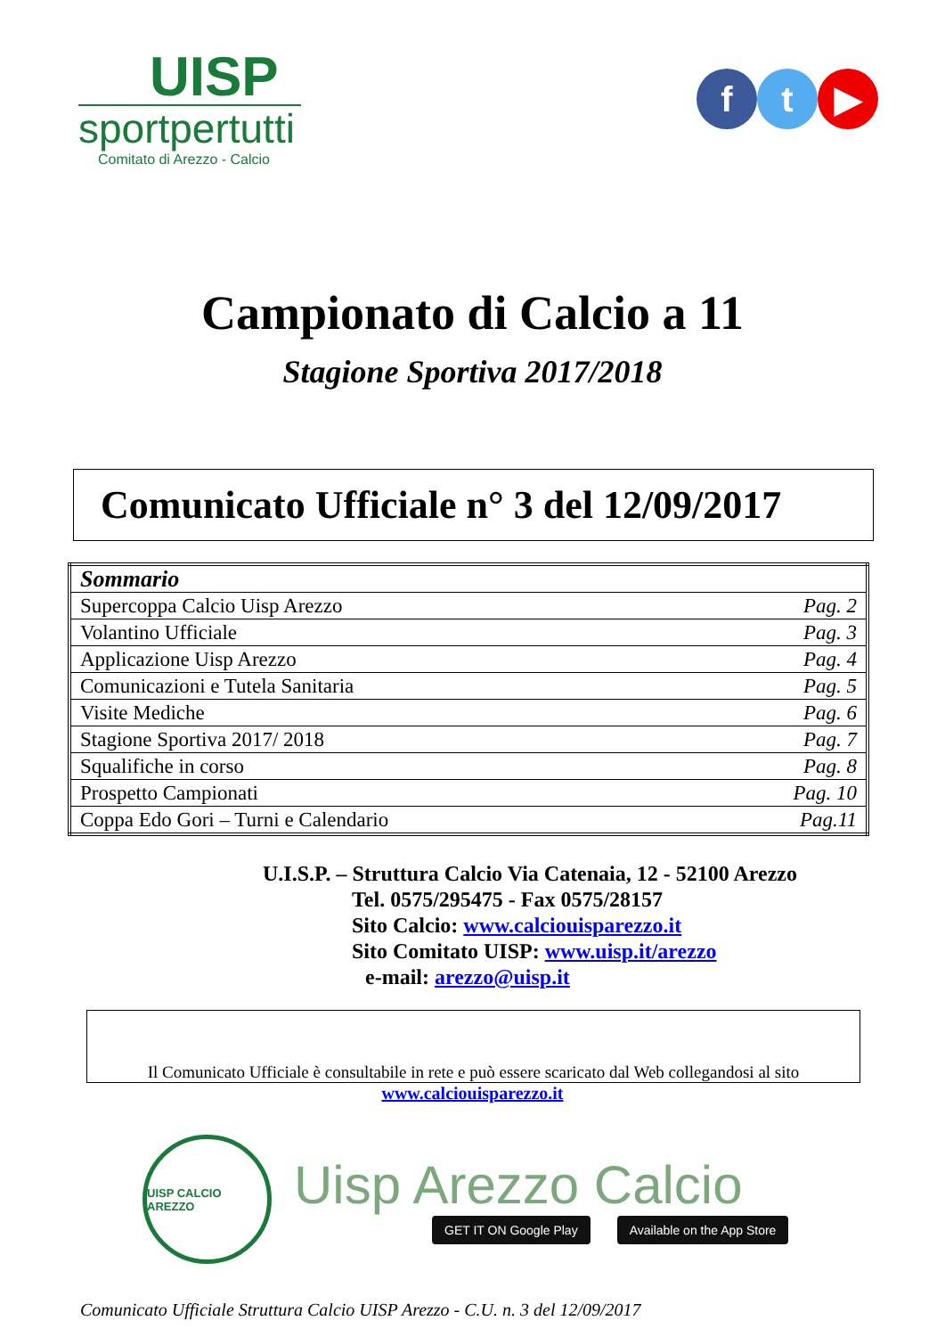UISP
sportpertutti
Comitato di Arezzo - Calcio
f t ▶
Campionato di Calcio a 11
Stagione Sportiva 2017/2018
Comunicato Ufficiale n° 3 del 12/09/2017
| Sommario | |
| Supercoppa Calcio Uisp Arezzo | Pag. 2 |
| Volantino Ufficiale | Pag. 3 |
| Applicazione Uisp Arezzo | Pag. 4 |
| Comunicazioni e Tutela Sanitaria | Pag. 5 |
| Visite Mediche | Pag. 6 |
| Stagione Sportiva 2017/ 2018 | Pag. 7 |
| Squalifiche in corso | Pag. 8 |
| Prospetto Campionati | Pag. 10 |
| Coppa Edo Gori – Turni e Calendario | Pag.11 |
U.I.S.P. – Struttura Calcio Via Catenaia, 12 - 52100 Arezzo
Tel. 0575/295475 - Fax 0575/28157
Sito Calcio: www.calciouisparezzo.it
Sito Comitato UISP: www.uisp.it/arezzo
e-mail: arezzo@uisp.it
Il Comunicato Ufficiale è consultabile in rete e può essere scaricato dal Web collegandosi al sito
www.calciouisparezzo.it
UISP CALCIO AREZZO
Uisp Arezzo Calcio
GET IT ON Google Play Available on the App Store
Comunicato Ufficiale Struttura Calcio UISP Arezzo - C.U. n. 3 del 12/09/2017